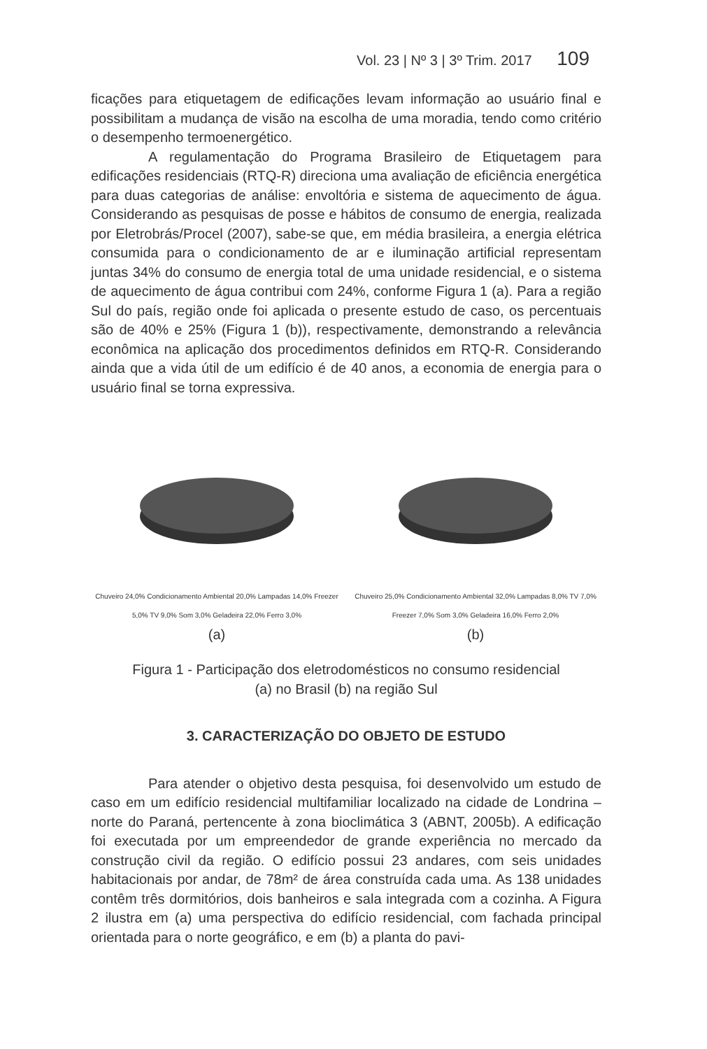Vol. 23 | Nº 3 | 3º Trim. 2017 109
ficações para etiquetagem de edificações levam informação ao usuário final e possibilitam a mudança de visão na escolha de uma moradia, tendo como critério o desempenho termoenergético.
A regulamentação do Programa Brasileiro de Etiquetagem para edificações residenciais (RTQ-R) direciona uma avaliação de eficiência energética para duas categorias de análise: envoltória e sistema de aquecimento de água. Considerando as pesquisas de posse e hábitos de consumo de energia, realizada por Eletrobrás/Procel (2007), sabe-se que, em média brasileira, a energia elétrica consumida para o condicionamento de ar e iluminação artificial representam juntas 34% do consumo de energia total de uma unidade residencial, e o sistema de aquecimento de água contribui com 24%, conforme Figura 1 (a). Para a região Sul do país, região onde foi aplicada o presente estudo de caso, os percentuais são de 40% e 25% (Figura 1 (b)), respectivamente, demonstrando a relevância econômica na aplicação dos procedimentos definidos em RTQ-R. Considerando ainda que a vida útil de um edifício é de 40 anos, a economia de energia para o usuário final se torna expressiva.
Chuveiro 24,0% Condicionamento Ambiental 20,0% Lampadas 14,0% Freezer 5,0% TV 9,0% Som 3,0% Geladeira 22,0% Ferro 3,0%
(a)
Chuveiro 25,0% Condicionamento Ambiental 32,0% Lampadas 8,0% TV 7,0% Freezer 7,0% Som 3,0% Geladeira 16,0% Ferro 2,0%
(b)
Figura 1 - Participação dos eletrodomésticos no consumo residencial
(a) no Brasil (b) na região Sul
3. CARACTERIZAÇÃO DO OBJETO DE ESTUDO
Para atender o objetivo desta pesquisa, foi desenvolvido um estudo de caso em um edifício residencial multifamiliar localizado na cidade de Londrina – norte do Paraná, pertencente à zona bioclimática 3 (ABNT, 2005b). A edificação foi executada por um empreendedor de grande experiência no mercado da construção civil da região. O edifício possui 23 andares, com seis unidades habitacionais por andar, de 78m² de área construída cada uma. As 138 unidades contêm três dormitórios, dois banheiros e sala integrada com a cozinha. A Figura 2 ilustra em (a) uma perspectiva do edifício residencial, com fachada principal orientada para o norte geográfico, e em (b) a planta do pavi-